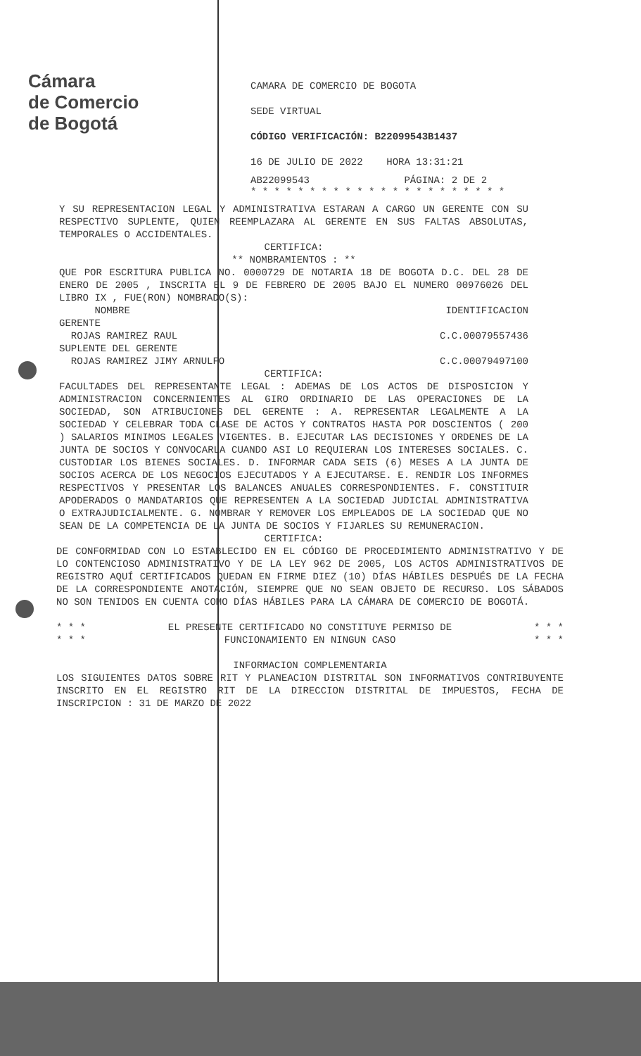Cámara
de Comercio
de Bogotá
CAMARA DE COMERCIO DE BOGOTA
SEDE VIRTUAL
CÓDIGO VERIFICACIÓN: B22099543B1437
16 DE JULIO DE 2022 HORA 13:31:21
AB22099543 PÁGINA: 2 DE 2
* * * * * * * * * * * * * * * * * * * * * *
Y SU REPRESENTACION LEGAL Y ADMINISTRATIVA ESTARAN A CARGO UN GERENTE CON SU RESPECTIVO SUPLENTE, QUIEN REEMPLAZARA AL GERENTE EN SUS FALTAS ABSOLUTAS, TEMPORALES O ACCIDENTALES.
CERTIFICA:
** NOMBRAMIENTOS : **
QUE POR ESCRITURA PUBLICA NO. 0000729 DE NOTARIA 18 DE BOGOTA D.C. DEL 28 DE ENERO DE 2005 , INSCRITA EL 9 DE FEBRERO DE 2005 BAJO EL NUMERO 00976026 DEL LIBRO IX , FUE(RON) NOMBRADO(S):
NOMBRE IDENTIFICACION
GERENTE
ROJAS RAMIREZ RAUL C.C.00079557436
SUPLENTE DEL GERENTE
ROJAS RAMIREZ JIMY ARNULFO C.C.00079497100
CERTIFICA:
FACULTADES DEL REPRESENTANTE LEGAL : ADEMAS DE LOS ACTOS DE DISPOSICION Y ADMINISTRACION CONCERNIENTES AL GIRO ORDINARIO DE LAS OPERACIONES DE LA SOCIEDAD, SON ATRIBUCIONES DEL GERENTE : A. REPRESENTAR LEGALMENTE A LA SOCIEDAD Y CELEBRAR TODA CLASE DE ACTOS Y CONTRATOS HASTA POR DOSCIENTOS ( 200 ) SALARIOS MINIMOS LEGALES VIGENTES. B. EJECUTAR LAS DECISIONES Y ORDENES DE LA JUNTA DE SOCIOS Y CONVOCARLA CUANDO ASI LO REQUIERAN LOS INTERESES SOCIALES. C. CUSTODIAR LOS BIENES SOCIALES. D. INFORMAR CADA SEIS (6) MESES A LA JUNTA DE SOCIOS ACERCA DE LOS NEGOCIOS EJECUTADOS Y A EJECUTARSE. E. RENDIR LOS INFORMES RESPECTIVOS Y PRESENTAR LOS BALANCES ANUALES CORRESPONDIENTES. F. CONSTITUIR APODERADOS O MANDATARIOS QUE REPRESENTEN A LA SOCIEDAD JUDICIAL ADMINISTRATIVA O EXTRAJUDICIALMENTE. G. NOMBRAR Y REMOVER LOS EMPLEADOS DE LA SOCIEDAD QUE NO SEAN DE LA COMPETENCIA DE LA JUNTA DE SOCIOS Y FIJARLES SU REMUNERACION.
CERTIFICA:
DE CONFORMIDAD CON LO ESTABLECIDO EN EL CÓDIGO DE PROCEDIMIENTO ADMINISTRATIVO Y DE LO CONTENCIOSO ADMINISTRATIVO Y DE LA LEY 962 DE 2005, LOS ACTOS ADMINISTRATIVOS DE REGISTRO AQUÍ CERTIFICADOS QUEDAN EN FIRME DIEZ (10) DÍAS HÁBILES DESPUÉS DE LA FECHA DE LA CORRESPONDIENTE ANOTACIÓN, SIEMPRE QUE NO SEAN OBJETO DE RECURSO. LOS SÁBADOS NO SON TENIDOS EN CUENTA COMO DÍAS HÁBILES PARA LA CÁMARA DE COMERCIO DE BOGOTÁ.
* * *
* * * EL PRESENTE CERTIFICADO NO CONSTITUYE PERMISO DE
FUNCIONAMIENTO EN NINGUN CASO * * *
* * *
INFORMACION COMPLEMENTARIA
LOS SIGUIENTES DATOS SOBRE RIT Y PLANEACION DISTRITAL SON INFORMATIVOS CONTRIBUYENTE INSCRITO EN EL REGISTRO RIT DE LA DIRECCION DISTRITAL DE IMPUESTOS, FECHA DE INSCRIPCION : 31 DE MARZO DE 2022